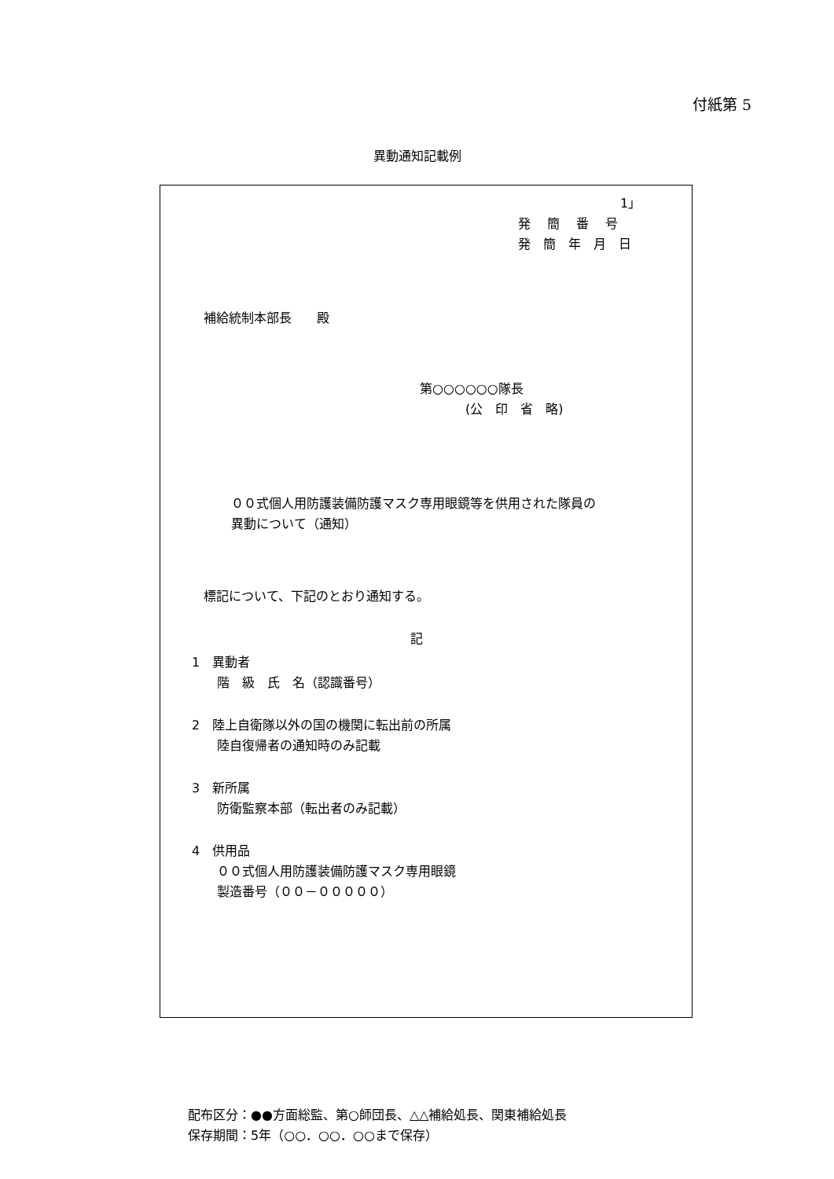付紙第 5
異動通知記載例
1」
発　 簡　 番　 号
発　簡　年　月　日
補給統制本部長　　殿
第○○○○○○隊長
(公　印　省　略)
００式個人用防護装備防護マスク専用眼鏡等を供用された隊員の
異動について（通知）
標記について、下記のとおり通知する。
記
1　異動者
階　級　氏　名（認識番号）
2　陸上自衛隊以外の国の機関に転出前の所属
陸自復帰者の通知時のみ記載
3　新所属
防衛監察本部（転出者のみ記載）
4　供用品
００式個人用防護装備防護マスク専用眼鏡
製造番号（００－０００００）
配布区分：●●方面総監、第○師団長、△△補給処長、関東補給処長
保存期間：5年（○○．○○．○○まで保存）